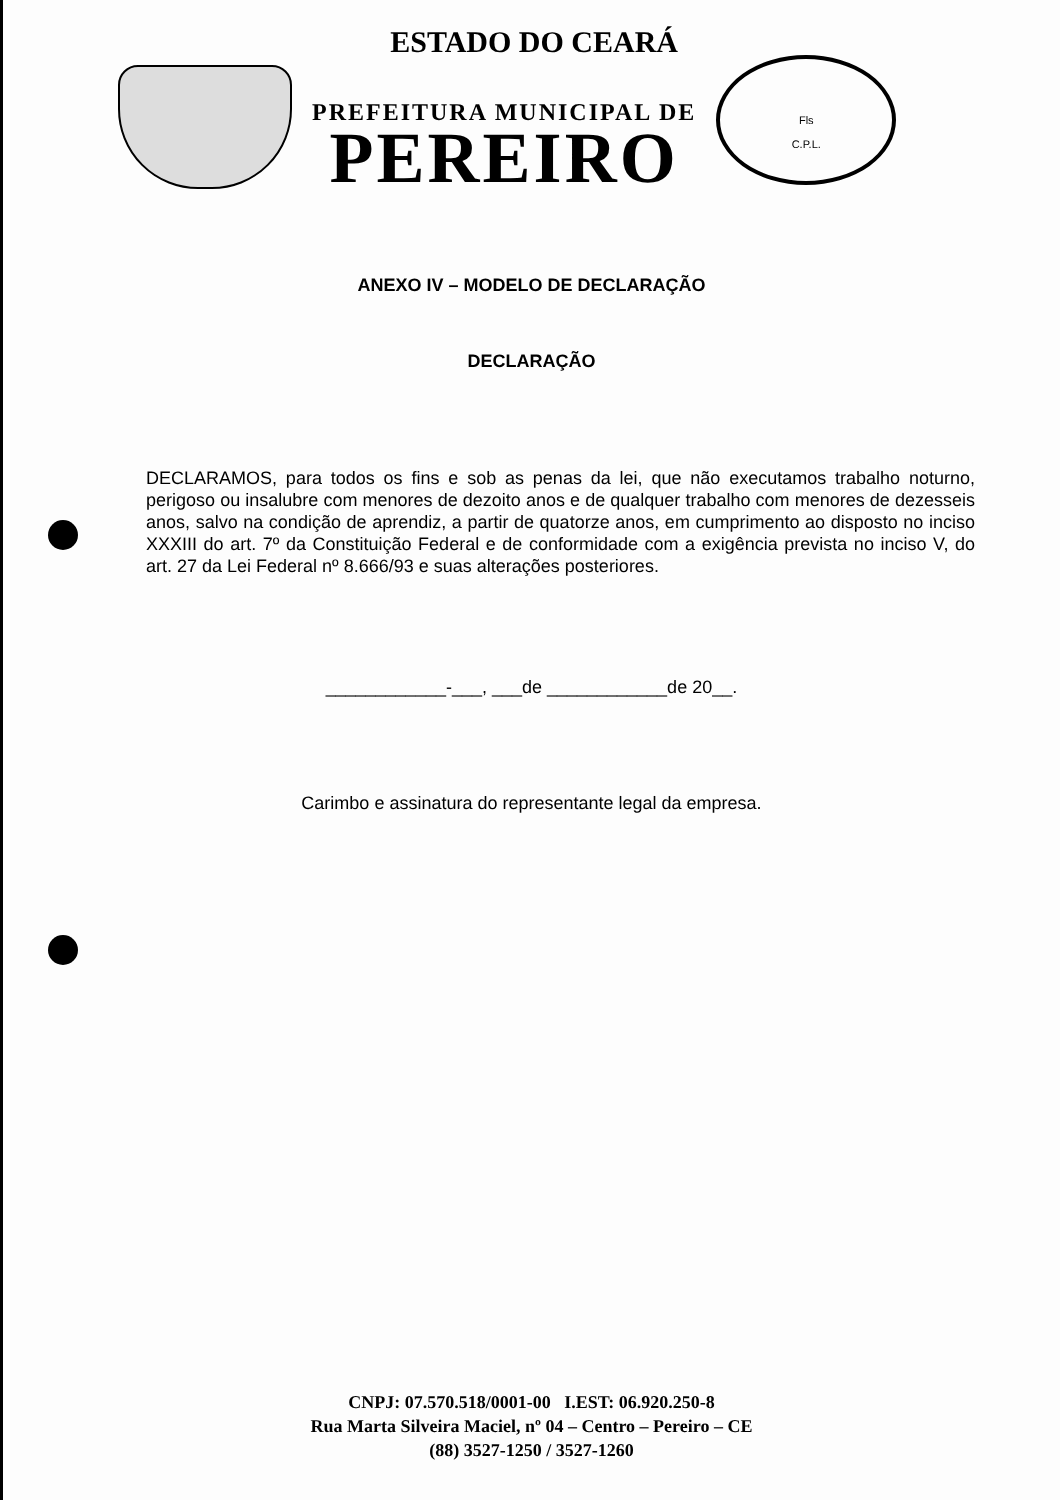ESTADO DO CEARÁ
PREFEITURA MUNICIPAL DE
PEREIRO
Fls
C.P.L.
ANEXO IV – MODELO DE DECLARAÇÃO
DECLARAÇÃO
DECLARAMOS, para todos os fins e sob as penas da lei, que não executamos trabalho noturno, perigoso ou insalubre com menores de dezoito anos e de qualquer trabalho com menores de dezesseis anos, salvo na condição de aprendiz, a partir de quatorze anos, em cumprimento ao disposto no inciso XXXIII do art. 7º da Constituição Federal e de conformidade com a exigência prevista no inciso V, do art. 27 da Lei Federal nº 8.666/93 e suas alterações posteriores.
____________-___, ___de ____________de 20__.
Carimbo e assinatura do representante legal da empresa.
CNPJ: 07.570.518/0001-00 I.EST: 06.920.250-8
Rua Marta Silveira Maciel, nº 04 – Centro – Pereiro – CE
(88) 3527-1250 / 3527-1260